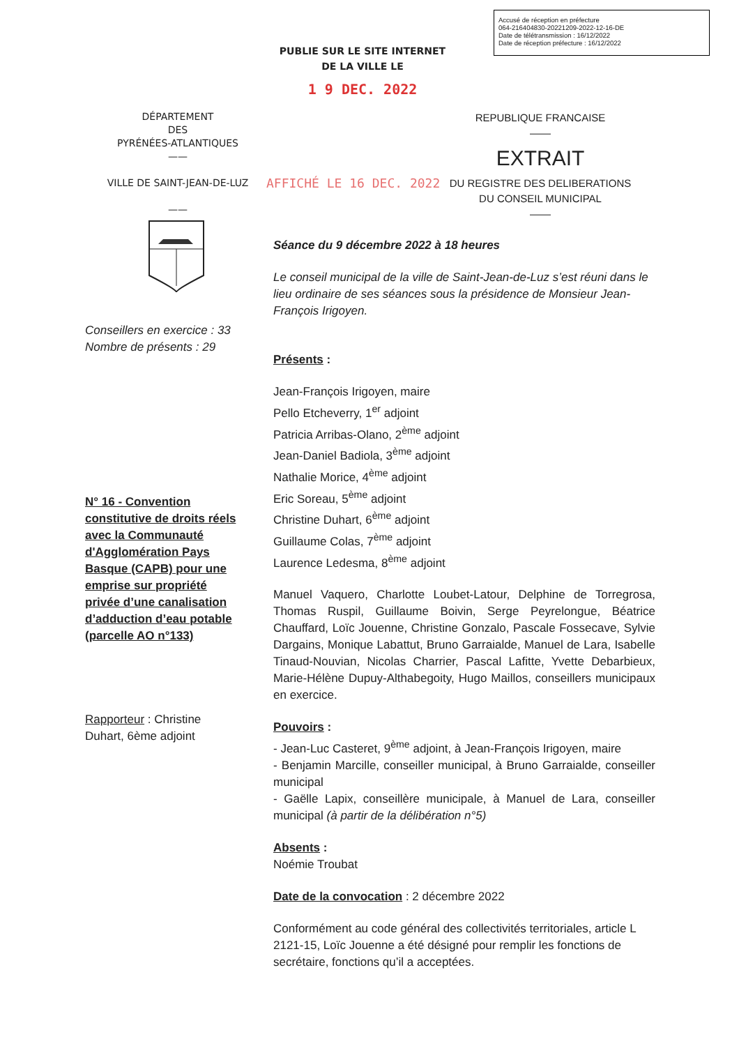Accusé de réception en préfecture
064-216404830-20221209-2022-12-16-DE
Date de télétransmission : 16/12/2022
Date de réception préfecture : 16/12/2022
PUBLIE SUR LE SITE INTERNET
DE LA VILLE LE
1 9 DEC. 2022
DÉPARTEMENT
DES
PYRÉNÉES-ATLANTIQUES
——
VILLE DE SAINT-JEAN-DE-LUZ
——
AFFICHÉ LE 16 DEC. 2022
REPUBLIQUE FRANCAISE
——
EXTRAIT
DU REGISTRE DES DELIBERATIONS
DU CONSEIL MUNICIPAL
——
Conseillers en exercice : 33
Nombre de présents : 29
N° 16 - Convention constitutive de droits réels avec la Communauté d'Agglomération Pays Basque (CAPB) pour une emprise sur propriété privée d’une canalisation d’adduction d’eau potable (parcelle AO n°133)
Rapporteur : Christine Duhart, 6ème adjoint
Séance du 9 décembre 2022 à 18 heures
Le conseil municipal de la ville de Saint-Jean-de-Luz s’est réuni dans le lieu ordinaire de ses séances sous la présidence de Monsieur Jean-François Irigoyen.
Présents :
Jean-François Irigoyen, maire
Pello Etcheverry, 1<sup>er</sup> adjoint
Patricia Arribas-Olano, 2<sup>ème</sup> adjoint
Jean-Daniel Badiola, 3<sup>ème</sup> adjoint
Nathalie Morice, 4<sup>ème</sup> adjoint
Eric Soreau, 5<sup>ème</sup> adjoint
Christine Duhart, 6<sup>ème</sup> adjoint
Guillaume Colas, 7<sup>ème</sup> adjoint
Laurence Ledesma, 8<sup>ème</sup> adjoint
Manuel Vaquero, Charlotte Loubet-Latour, Delphine de Torregrosa, Thomas Ruspil, Guillaume Boivin, Serge Peyrelongue, Béatrice Chauffard, Loïc Jouenne, Christine Gonzalo, Pascale Fossecave, Sylvie Dargains, Monique Labattut, Bruno Garraialde, Manuel de Lara, Isabelle Tinaud-Nouvian, Nicolas Charrier, Pascal Lafitte, Yvette Debarbieux, Marie-Hélène Dupuy-Althabegoity, Hugo Maillos, conseillers municipaux en exercice.
Pouvoirs :
- Jean-Luc Casteret, 9<sup>ème</sup> adjoint, à Jean-François Irigoyen, maire
- Benjamin Marcille, conseiller municipal, à Bruno Garraialde, conseiller municipal
- Gaëlle Lapix, conseillère municipale, à Manuel de Lara, conseiller municipal (à partir de la délibération n°5)
Absents :
Noémie Troubat
Date de la convocation : 2 décembre 2022
Conformément au code général des collectivités territoriales, article L 2121-15, Loïc Jouenne a été désigné pour remplir les fonctions de secrétaire, fonctions qu’il a acceptées.